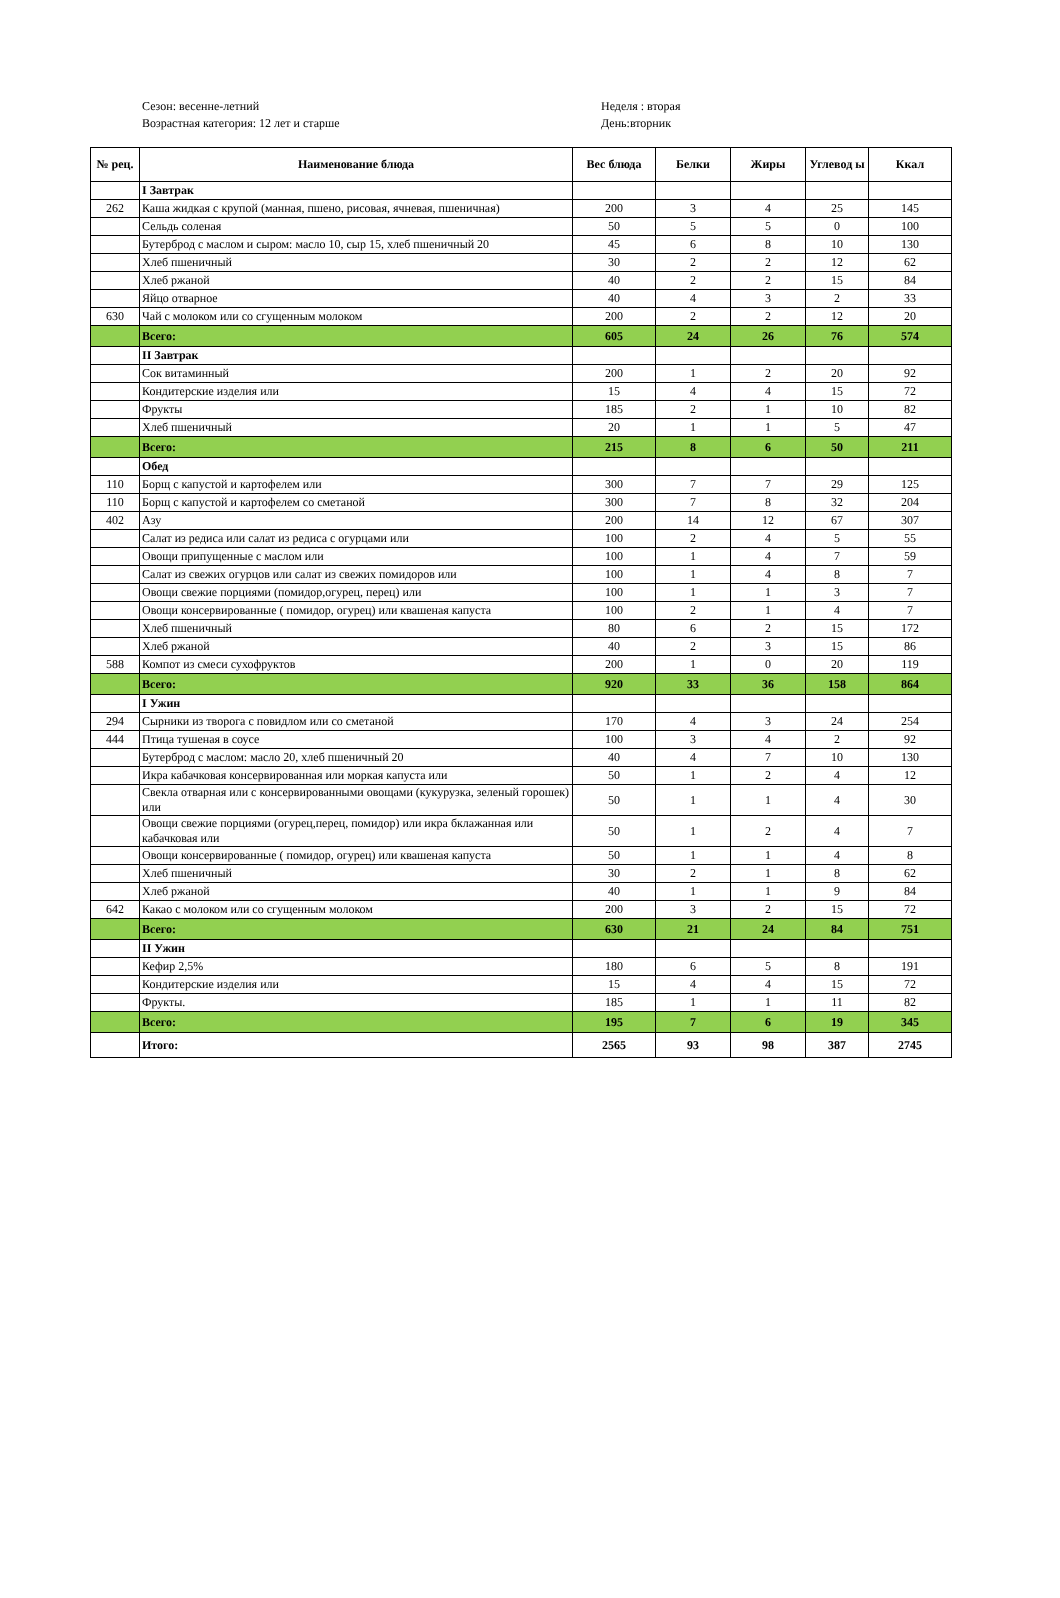Сезон: весенне-летний
Возрастная категория: 12 лет и старше
Неделя : вторая
День:вторник
| № рец. | Наименование блюда | Вес блюда | Белки | Жиры | Углевод ы | Ккал |
| --- | --- | --- | --- | --- | --- | --- |
| | I Завтрак | | | | | |
| 262 | Каша жидкая с крупой (манная, пшено, рисовая, ячневая, пшеничная) | 200 | 3 | 4 | 25 | 145 |
| | Сельдь соленая | 50 | 5 | 5 | 0 | 100 |
| | Бутерброд с маслом и сыром: масло 10, сыр 15, хлеб пшеничный 20 | 45 | 6 | 8 | 10 | 130 |
| | Хлеб пшеничный | 30 | 2 | 2 | 12 | 62 |
| | Хлеб ржаной | 40 | 2 | 2 | 15 | 84 |
| | Яйцо отварное | 40 | 4 | 3 | 2 | 33 |
| 630 | Чай с молоком или со сгущенным молоком | 200 | 2 | 2 | 12 | 20 |
| | Всего: | 605 | 24 | 26 | 76 | 574 |
| | II Завтрак | | | | | |
| | Сок витаминный | 200 | 1 | 2 | 20 | 92 |
| | Кондитерские изделия или | 15 | 4 | 4 | 15 | 72 |
| | Фрукты | 185 | 2 | 1 | 10 | 82 |
| | Хлеб пшеничный | 20 | 1 | 1 | 5 | 47 |
| | Всего: | 215 | 8 | 6 | 50 | 211 |
| | Обед | | | | | |
| 110 | Борщ с капустой и картофелем или | 300 | 7 | 7 | 29 | 125 |
| 110 | Борщ с капустой и картофелем со сметаной | 300 | 7 | 8 | 32 | 204 |
| 402 | Азу | 200 | 14 | 12 | 67 | 307 |
| | Салат из редиса или салат из редиса с огурцами или | 100 | 2 | 4 | 5 | 55 |
| | Овощи припущенные с маслом или | 100 | 1 | 4 | 7 | 59 |
| | Салат из свежих огурцов или салат из свежих помидоров или | 100 | 1 | 4 | 8 | 7 |
| | Овощи свежие порциями (помидор,огурец, перец) или | 100 | 1 | 1 | 3 | 7 |
| | Овощи консервированные ( помидор, огурец) или квашеная капуста | 100 | 2 | 1 | 4 | 7 |
| | Хлеб пшеничный | 80 | 6 | 2 | 15 | 172 |
| | Хлеб ржаной | 40 | 2 | 3 | 15 | 86 |
| 588 | Компот из смеси сухофруктов | 200 | 1 | 0 | 20 | 119 |
| | Всего: | 920 | 33 | 36 | 158 | 864 |
| | I Ужин | | | | | |
| 294 | Сырники из творога с повидлом или со сметаной | 170 | 4 | 3 | 24 | 254 |
| 444 | Птица тушеная в соусе | 100 | 3 | 4 | 2 | 92 |
| | Бутерброд с маслом: масло 20, хлеб пшеничный 20 | 40 | 4 | 7 | 10 | 130 |
| | Икра кабачковая консервированная или моркая капуста или | 50 | 1 | 2 | 4 | 12 |
| | Свекла отварная или с консервированными овощами (кукурузка, зеленый горошек) или | 50 | 1 | 1 | 4 | 30 |
| | Овощи свежие порциями (огурец,перец, помидор) или икра бклажанная или кабачковая или | 50 | 1 | 2 | 4 | 7 |
| | Овощи консервированные ( помидор, огурец) или квашеная капуста | 50 | 1 | 1 | 4 | 8 |
| | Хлеб пшеничный | 30 | 2 | 1 | 8 | 62 |
| | Хлеб ржаной | 40 | 1 | 1 | 9 | 84 |
| 642 | Какао с молоком или со сгущенным молоком | 200 | 3 | 2 | 15 | 72 |
| | Всего: | 630 | 21 | 24 | 84 | 751 |
| | II Ужин | | | | | |
| | Кефир 2,5% | 180 | 6 | 5 | 8 | 191 |
| | Кондитерские изделия или | 15 | 4 | 4 | 15 | 72 |
| | Фрукты. | 185 | 1 | 1 | 11 | 82 |
| | Всего: | 195 | 7 | 6 | 19 | 345 |
| | Итого: | 2565 | 93 | 98 | 387 | 2745 |